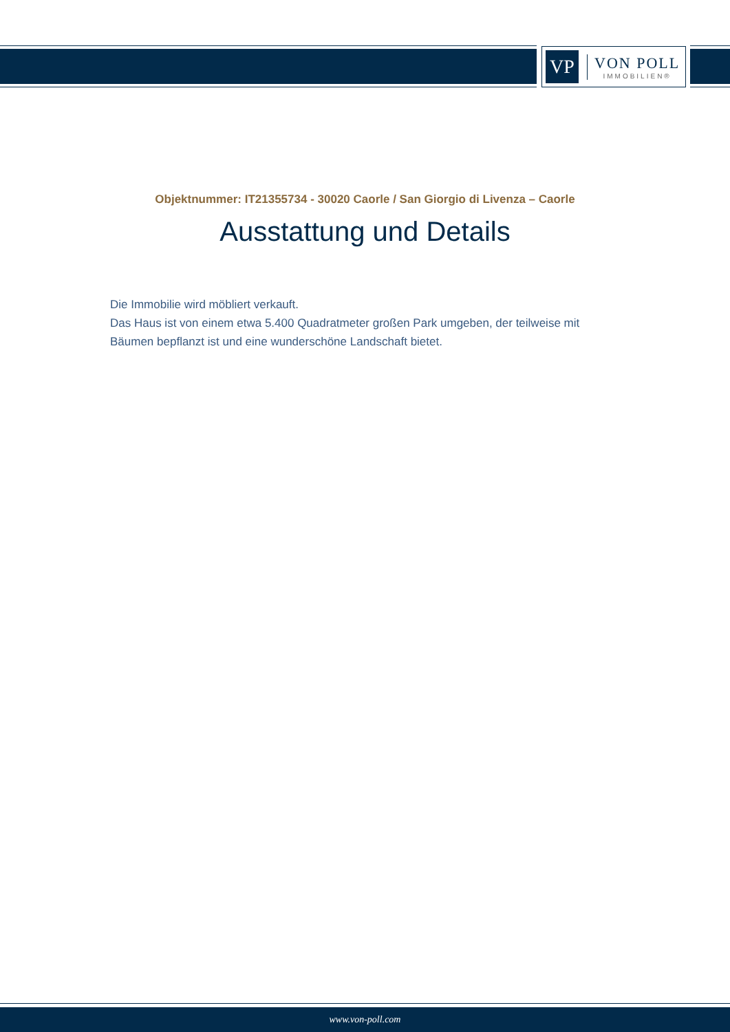VP
VON POLL
IMMOBILIEN®
Objektnummer: IT21355734 - 30020 Caorle / San Giorgio di Livenza – Caorle
Ausstattung und Details
Die Immobilie wird möbliert verkauft.
Das Haus ist von einem etwa 5.400 Quadratmeter großen Park umgeben, der teilweise mit Bäumen bepflanzt ist und eine wunderschöne Landschaft bietet.
www.von-poll.com